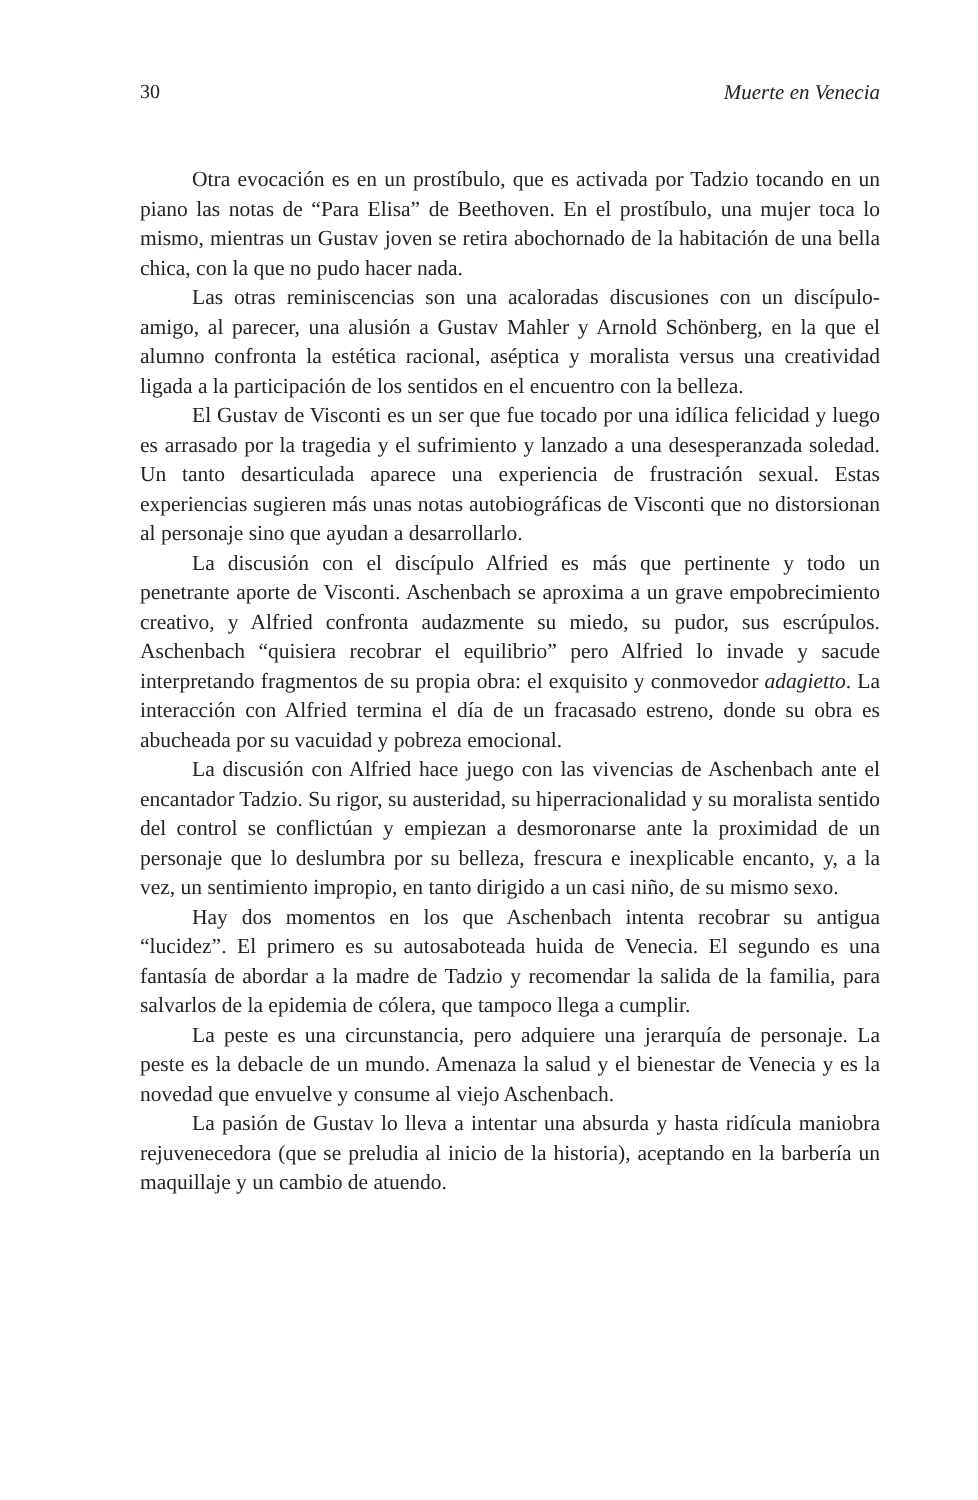30 Muerte en Venecia
Otra evocación es en un prostíbulo, que es activada por Tadzio tocando en un piano las notas de “Para Elisa” de Beethoven. En el prostíbulo, una mujer toca lo mismo, mientras un Gustav joven se retira abochornado de la habitación de una bella chica, con la que no pudo hacer nada.
Las otras reminiscencias son una acaloradas discusiones con un discípulo-amigo, al parecer, una alusión a Gustav Mahler y Arnold Schönberg, en la que el alumno confronta la estética racional, aséptica y moralista versus una creatividad ligada a la participación de los sentidos en el encuentro con la belleza.
El Gustav de Visconti es un ser que fue tocado por una idílica felicidad y luego es arrasado por la tragedia y el sufrimiento y lanzado a una desesperanzada soledad. Un tanto desarticulada aparece una experiencia de frustración sexual. Estas experiencias sugieren más unas notas autobiográficas de Visconti que no distorsionan al personaje sino que ayudan a desarrollarlo.
La discusión con el discípulo Alfried es más que pertinente y todo un penetrante aporte de Visconti. Aschenbach se aproxima a un grave empobrecimiento creativo, y Alfried confronta audazmente su miedo, su pudor, sus escrúpulos. Aschenbach “quisiera recobrar el equilibrio” pero Alfried lo invade y sacude interpretando fragmentos de su propia obra: el exquisito y conmovedor adagietto. La interacción con Alfried termina el día de un fracasado estreno, donde su obra es abucheada por su vacuidad y pobreza emocional.
La discusión con Alfried hace juego con las vivencias de Aschenbach ante el encantador Tadzio. Su rigor, su austeridad, su hiperracionalidad y su moralista sentido del control se conflictúan y empiezan a desmoronarse ante la proximidad de un personaje que lo deslumbra por su belleza, frescura e inexplicable encanto, y, a la vez, un sentimiento impropio, en tanto dirigido a un casi niño, de su mismo sexo.
Hay dos momentos en los que Aschenbach intenta recobrar su antigua “lucidez”. El primero es su autosaboteada huida de Venecia. El segundo es una fantasía de abordar a la madre de Tadzio y recomendar la salida de la familia, para salvarlos de la epidemia de cólera, que tampoco llega a cumplir.
La peste es una circunstancia, pero adquiere una jerarquía de personaje. La peste es la debacle de un mundo. Amenaza la salud y el bienestar de Venecia y es la novedad que envuelve y consume al viejo Aschenbach.
La pasión de Gustav lo lleva a intentar una absurda y hasta ridícula maniobra rejuvenecedora (que se preludia al inicio de la historia), aceptando en la barbería un maquillaje y un cambio de atuendo.